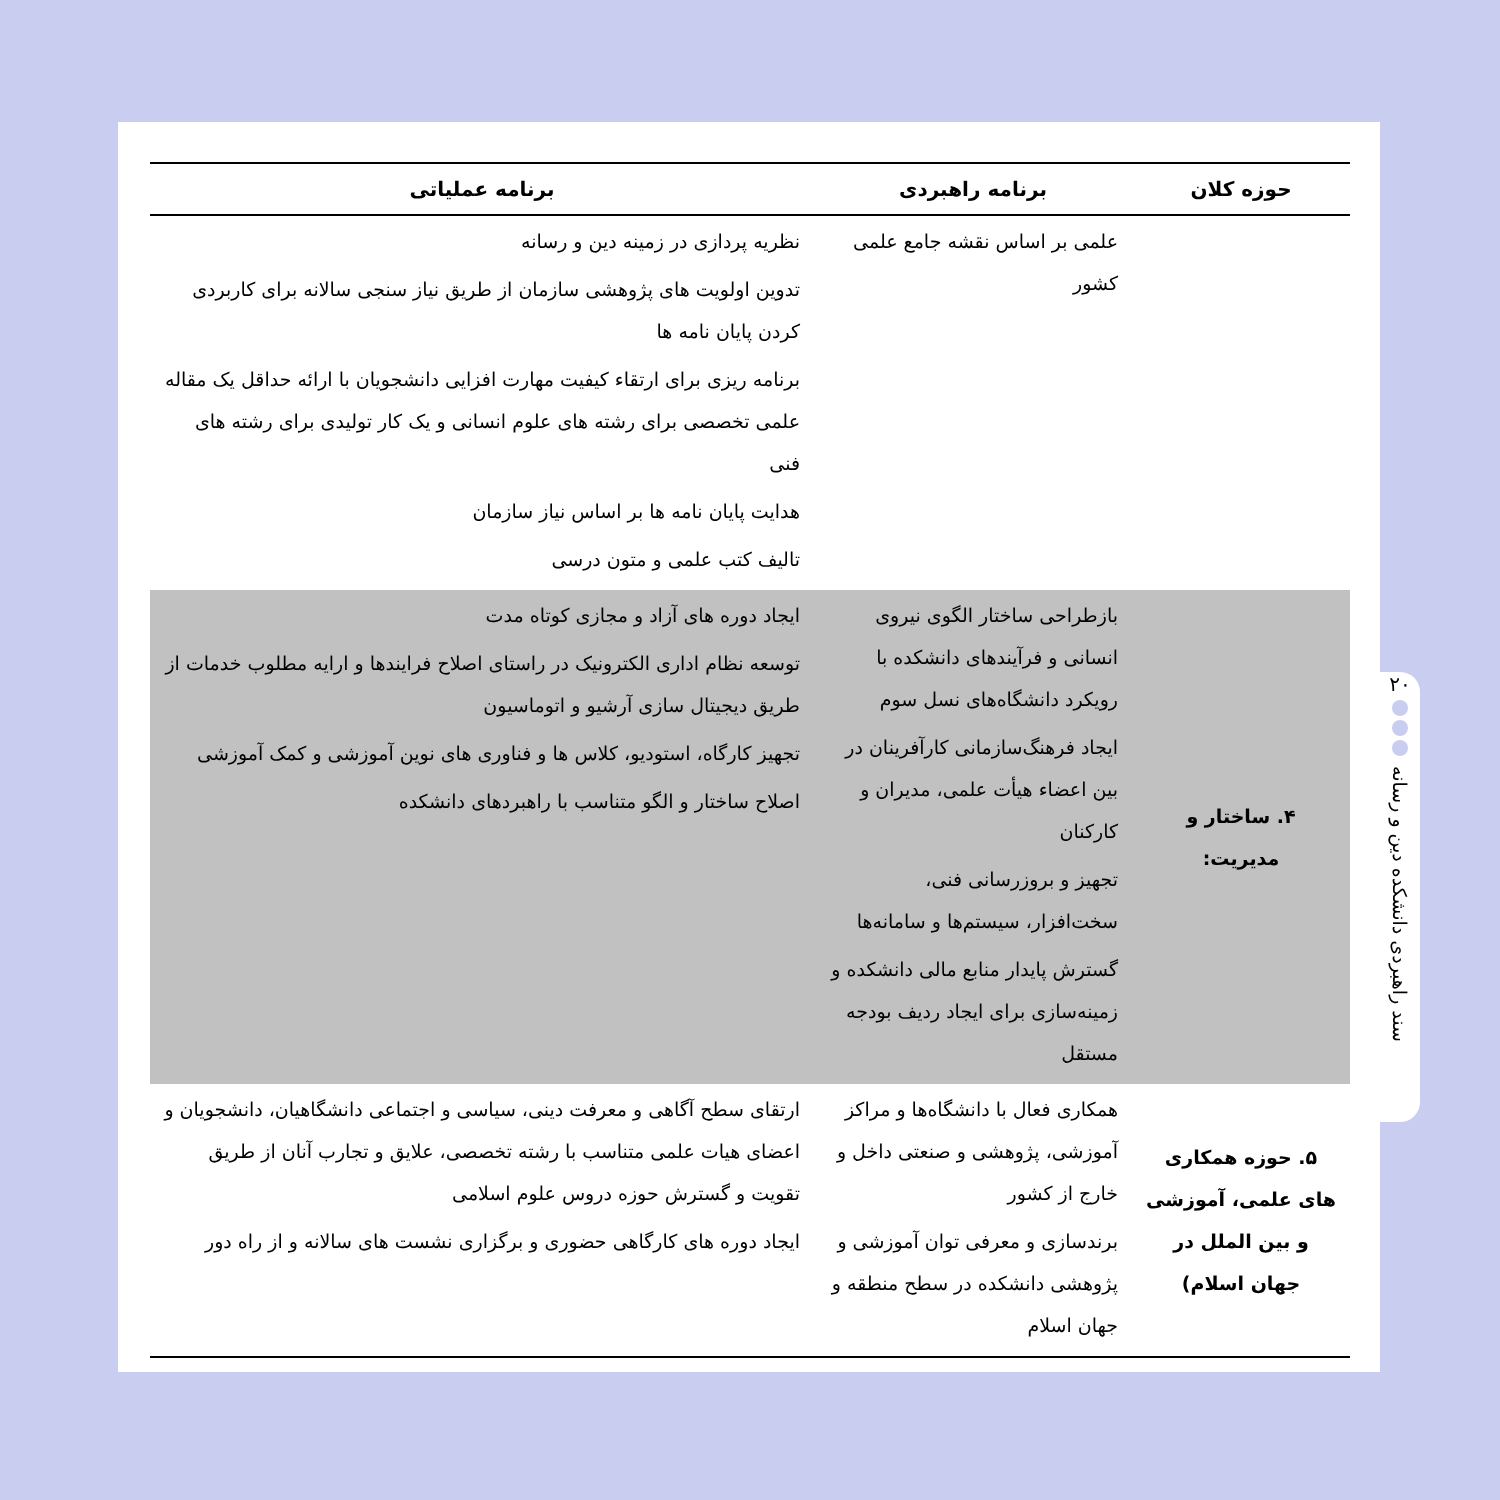| حوزه کلان | برنامه راهبردی | برنامه عملیاتی |
| --- | --- | --- |
| | علمی بر اساس نقشه جامع علمی کشور | نظریه پردازی در زمینه دین و رسانه تدوین اولویت های پژوهشی سازمان از طریق نیاز سنجی سالانه برای کاربردی کردن پایان نامه ها برنامه ریزی برای ارتقاء کیفیت مهارت افزایی دانشجویان با ارائه حداقل یک مقاله علمی تخصصی برای رشته های علوم انسانی و یک کار تولیدی برای رشته های فنی هدایت پایان نامه ها بر اساس نیاز سازمان تالیف کتب علمی و متون درسی |
| ۴. ساختار و مدیریت: | بازطراحی ساختار الگوی نیروی انسانی و فرآیندهای دانشکده با رویکرد دانشگاه‌های نسل سوم ایجاد فرهنگ‌سازمانی کارآفرینان در بین اعضاء هیأت علمی، مدیران و کارکنان تجهیز و بروزرسانی فنی، سخت‌افزار، سیستم‌ها و سامانه‌ها گسترش پایدار منابع مالی دانشکده و زمینه‌سازی برای ایجاد ردیف بودجه مستقل | ایجاد دوره های آزاد و مجازی کوتاه مدت توسعه نظام اداری الکترونیک در راستای اصلاح فرایندها و ارایه مطلوب خدمات از طریق دیجیتال سازی آرشیو و اتوماسیون تجهیز کارگاه، استودیو، کلاس ها و فناوری های نوین آموزشی و کمک آموزشی اصلاح ساختار و الگو متناسب با راهبردهای دانشکده |
| ۵. حوزه همکاری های علمی، آموزشی و بین الملل در جهان اسلام) | همکاری فعال با دانشگاه‌ها و مراکز آموزشی، پژوهشی و صنعتی داخل و خارج از کشور برندسازی و معرفی توان آموزشی و پژوهشی دانشکده در سطح منطقه و جهان اسلام | ارتقای سطح آگاهی و معرفت دینی، سیاسی و اجتماعی دانشگاهیان، دانشجویان و اعضای هیات علمی متناسب با رشته تخصصی، علایق و تجارب آنان از طریق تقویت و گسترش حوزه دروس علوم اسلامی ایجاد دوره های کارگاهی حضوری و برگزاری نشست های سالانه و از راه دور |
۲۰
سند راهبردی دانشکده دین و رسانه